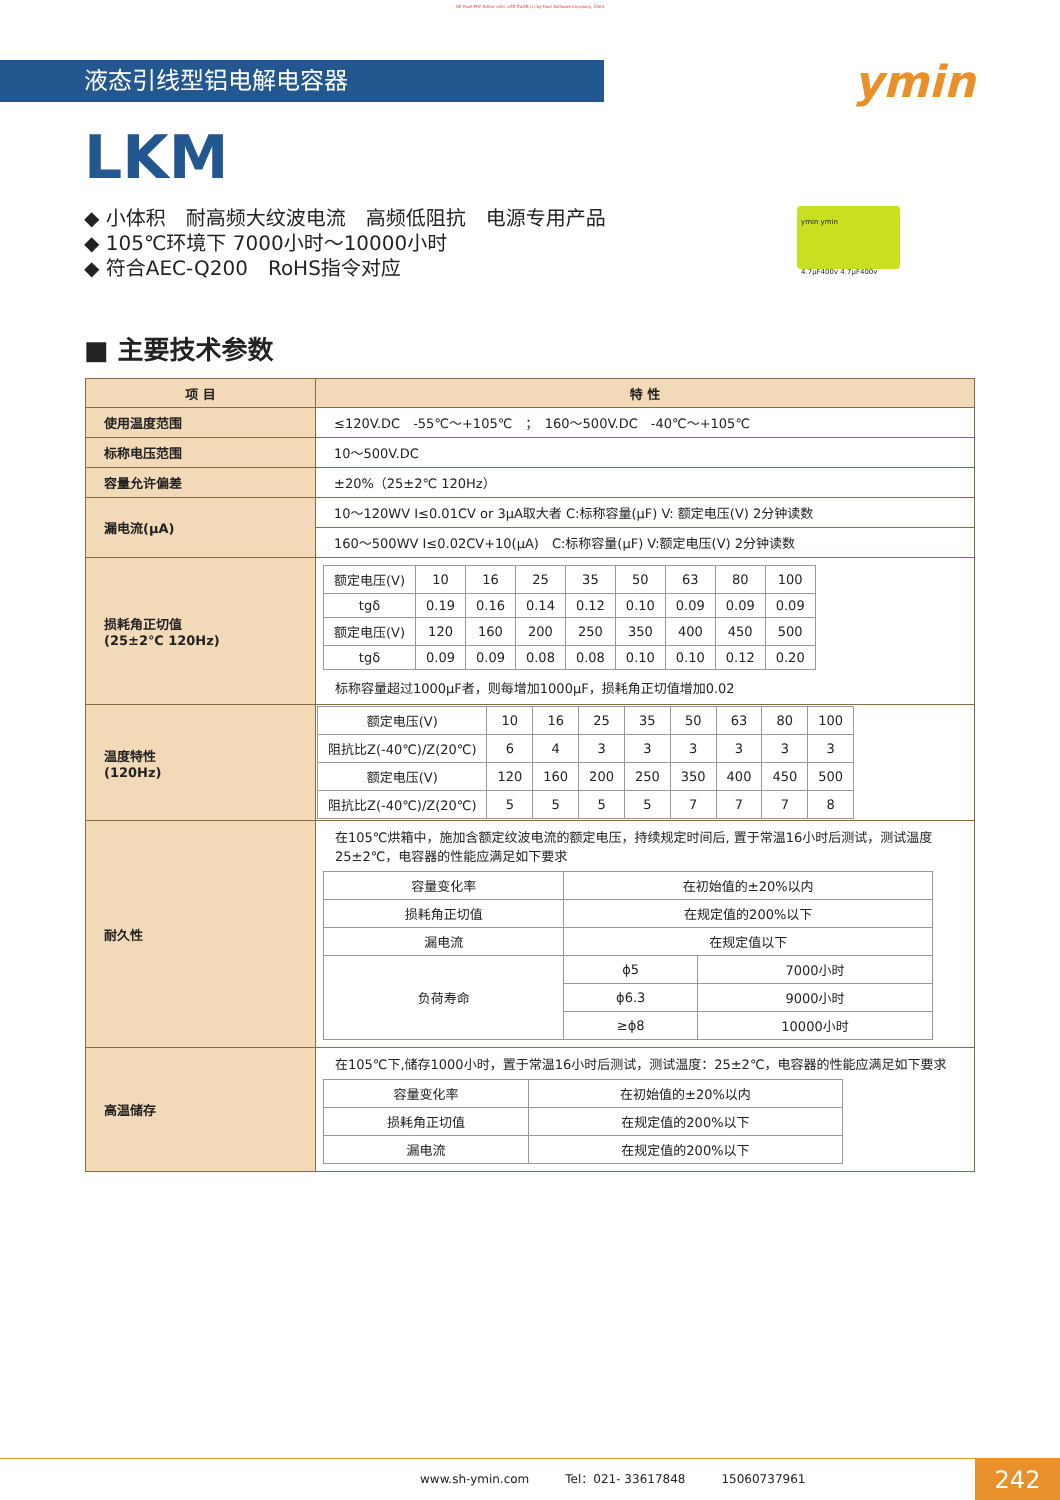ÓÉ Foxit PDF Editor ±à¼­ ±ÈÈ¨ËùÓÐ (c) by Foxit Software Company, 2004
液态引线型铝电解电容器
ymin
LKM
◆ 小体积　耐高频大纹波电流　高频低阻抗　电源专用产品
◆ 105℃环境下 7000小时～10000小时
◆ 符合AEC-Q200　RoHS指令对应
ymin ymin
4.7μF400v 4.7μF400v
■ 主要技术参数
| 项 目 | 特 性 |
| --- | --- |
| 使用温度范围 | ≤120V.DC -55℃～+105℃ ； 160～500V.DC -40℃～+105℃ |
| 标称电压范围 | 10～500V.DC |
| 容量允许偏差 | ±20%（25±2℃ 120Hz） |
| 漏电流(μA) | 10～120WV I≤0.01CV or 3μA取大者 C:标称容量(μF) V: 额定电压(V) 2分钟读数 |
| | 160～500WV I≤0.02CV+10(μA) C:标称容量(μF) V:额定电压(V) 2分钟读数 |
| 损耗角正切值 (25±2℃ 120Hz) | / 额定电压(V) / 10 / 16 / 25 / 35 / 50 / 63 / 80 / 100 / / tgδ / 0.19 / 0.16 / 0.14 / 0.12 / 0.10 / 0.09 / 0.09 / 0.09 / / 额定电压(V) / 120 / 160 / 200 / 250 / 350 / 400 / 450 / 500 / / tgδ / 0.09 / 0.09 / 0.08 / 0.08 / 0.10 / 0.10 / 0.12 / 0.20 / 标称容量超过1000μF者，则每增加1000μF，损耗角正切值增加0.02 |
| 温度特性 (120Hz) | / 额定电压(V) / 10 / 16 / 25 / 35 / 50 / 63 / 80 / 100 / / 阻抗比Z(-40℃)/Z(20℃) / 6 / 4 / 3 / 3 / 3 / 3 / 3 / 3 / / 额定电压(V) / 120 / 160 / 200 / 250 / 350 / 400 / 450 / 500 / / 阻抗比Z(-40℃)/Z(20℃) / 5 / 5 / 5 / 5 / 7 / 7 / 7 / 8 / |
| 耐久性 | 在105℃烘箱中，施加含额定纹波电流的额定电压，持续规定时间后, 置于常温16小时后测试，测试温度25±2℃，电容器的性能应满足如下要求 / 容量变化率 / 在初始值的±20%以内 / / / 损耗角正切值 / 在规定值的200%以下 / / / 漏电流 / 在规定值以下 / / / 负荷寿命 / ϕ5 / 7000小时 / / / ϕ6.3 / 9000小时 / / / ≥ϕ8 / 10000小时 / |
| 高温储存 | 在105℃下,储存1000小时，置于常温16小时后测试，测试温度：25±2℃，电容器的性能应满足如下要求 / 容量变化率 / 在初始值的±20%以内 / / 损耗角正切值 / 在规定值的200%以下 / / 漏电流 / 在规定值的200%以下 / |
www.sh-ymin.com　　　Tel：021- 33617848　　　15060737961
242